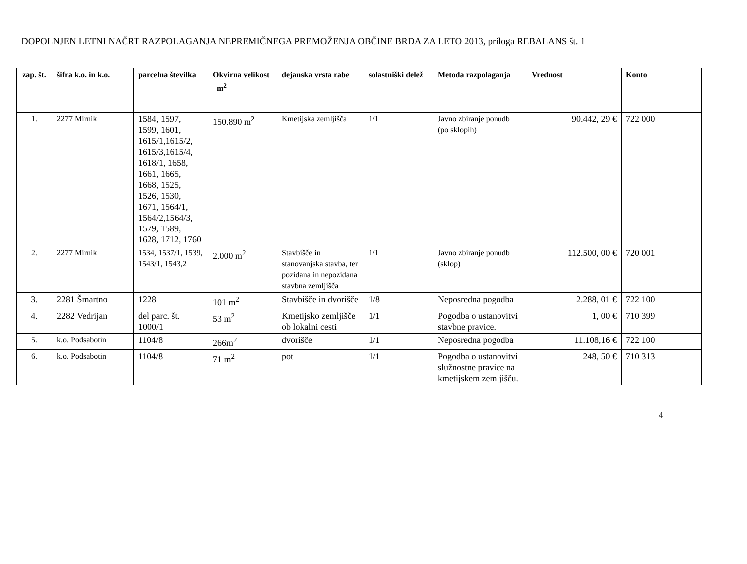DOPOLNJEN LETNI NAČRT RAZPOLAGANJA NEPREMIČNEGA PREMOŽENJA OBČINE BRDA ZA LETO 2013, priloga REBALANS št. 1
| zap. št. | šifra k.o. in k.o. | parcelna številka | Okvirna velikost m<sup>2</sup> | dejanska vrsta rabe | solastniški delež | Metoda razpolaganja | Vrednost | Konto |
| --- | --- | --- | --- | --- | --- | --- | --- | --- |
| 1. | 2277 Mirnik | 1584, 1597, 1599, 1601, 1615/1,1615/2, 1615/3,1615/4, 1618/1, 1658, 1661, 1665, 1668, 1525, 1526, 1530, 1671, 1564/1, 1564/2,1564/3, 1579, 1589, 1628, 1712, 1760 | 150.890 m<sup>2</sup> | Kmetijska zemljišča | 1/1 | Javno zbiranje ponudb (po sklopih) | 90.442, 29 € | 722 000 |
| 2. | 2277 Mirnik | 1534, 1537/1, 1539, 1543/1, 1543,2 | 2.000 m<sup>2</sup> | Stavbišče in stanovanjska stavba, ter pozidana in nepozidana stavbna zemljišča | 1/1 | Javno zbiranje ponudb (sklop) | 112.500, 00 € | 720 001 |
| 3. | 2281 Šmartno | 1228 | 101 m<sup>2</sup> | Stavbišče in dvorišče | 1/8 | Neposredna pogodba | 2.288, 01 € | 722 100 |
| 4. | 2282 Vedrijan | del parc. št. 1000/1 | 53 m<sup>2</sup> | Kmetijsko zemljišče ob lokalni cesti | 1/1 | Pogodba o ustanovitvi stavbne pravice. | 1, 00 € | 710 399 |
| 5. | k.o. Podsabotin | 1104/8 | 266m<sup>2</sup> | dvorišče | 1/1 | Neposredna pogodba | 11.108,16 € | 722 100 |
| 6. | k.o. Podsabotin | 1104/8 | 71 m<sup>2</sup> | pot | 1/1 | Pogodba o ustanovitvi služnostne pravice na kmetijskem zemljišču. | 248, 50 € | 710 313 |
4